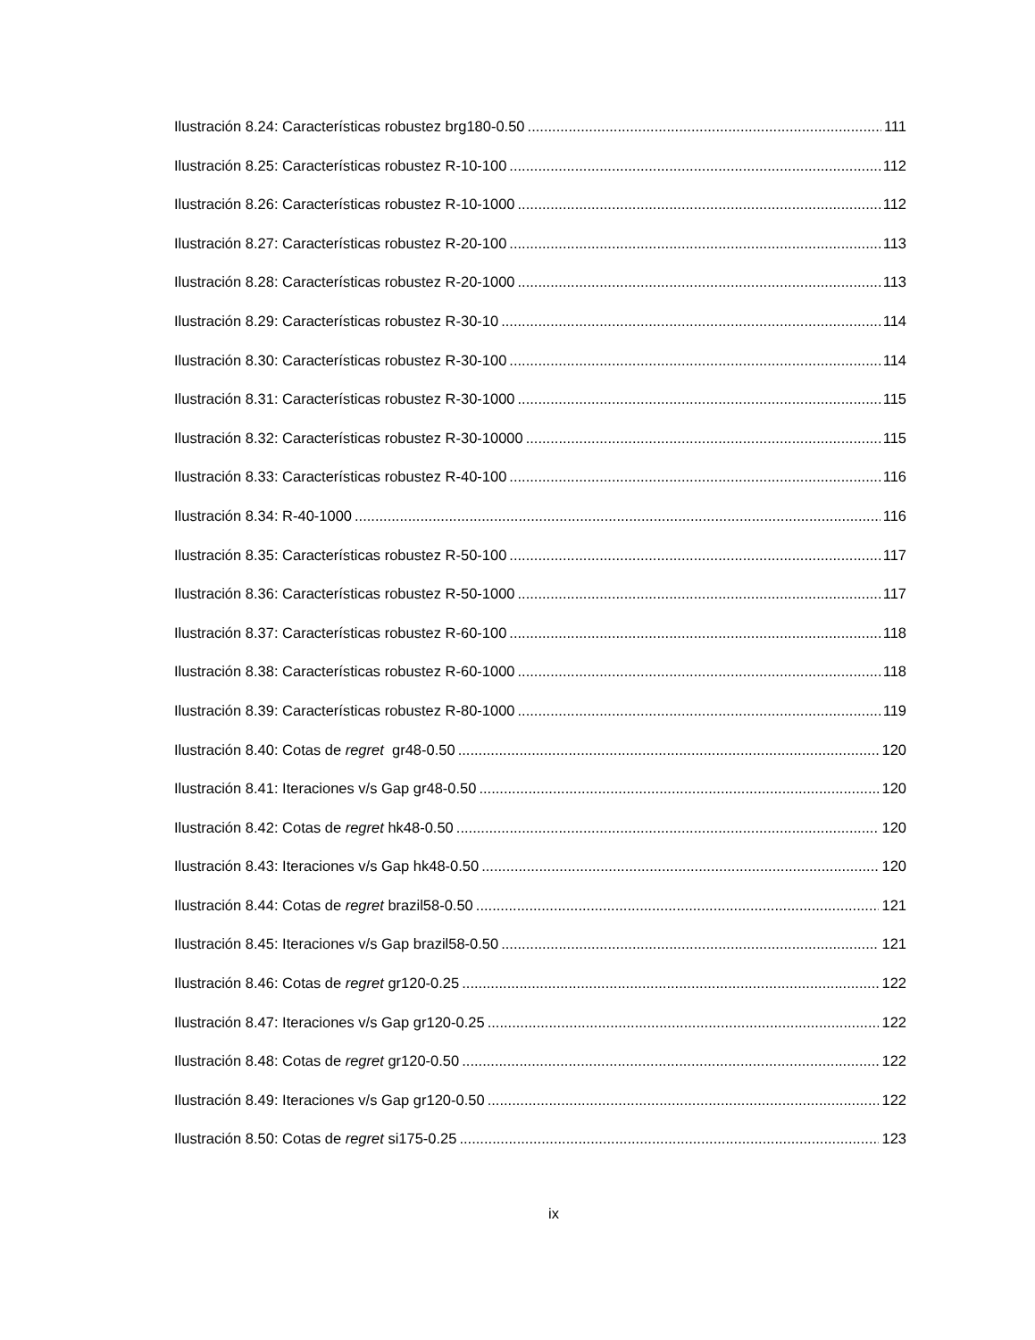Ilustración 8.24: Características robustez brg180-0.50 111
Ilustración 8.25: Características robustez R-10-100 112
Ilustración 8.26: Características robustez R-10-1000 112
Ilustración 8.27: Características robustez R-20-100 113
Ilustración 8.28: Características robustez R-20-1000 113
Ilustración 8.29: Características robustez R-30-10 114
Ilustración 8.30: Características robustez R-30-100 114
Ilustración 8.31: Características robustez R-30-1000 115
Ilustración 8.32: Características robustez R-30-10000 115
Ilustración 8.33: Características robustez R-40-100 116
Ilustración 8.34: R-40-1000 116
Ilustración 8.35: Características robustez R-50-100 117
Ilustración 8.36: Características robustez R-50-1000 117
Ilustración 8.37: Características robustez R-60-100 118
Ilustración 8.38: Características robustez R-60-1000 118
Ilustración 8.39: Características robustez R-80-1000 119
Ilustración 8.40: Cotas de regret gr48-0.50 120
Ilustración 8.41: Iteraciones v/s Gap gr48-0.50 120
Ilustración 8.42: Cotas de regret hk48-0.50 120
Ilustración 8.43: Iteraciones v/s Gap hk48-0.50 120
Ilustración 8.44: Cotas de regret brazil58-0.50 121
Ilustración 8.45: Iteraciones v/s Gap brazil58-0.50 121
Ilustración 8.46: Cotas de regret gr120-0.25 122
Ilustración 8.47: Iteraciones v/s Gap gr120-0.25 122
Ilustración 8.48: Cotas de regret gr120-0.50 122
Ilustración 8.49: Iteraciones v/s Gap gr120-0.50 122
Ilustración 8.50: Cotas de regret si175-0.25 123
ix